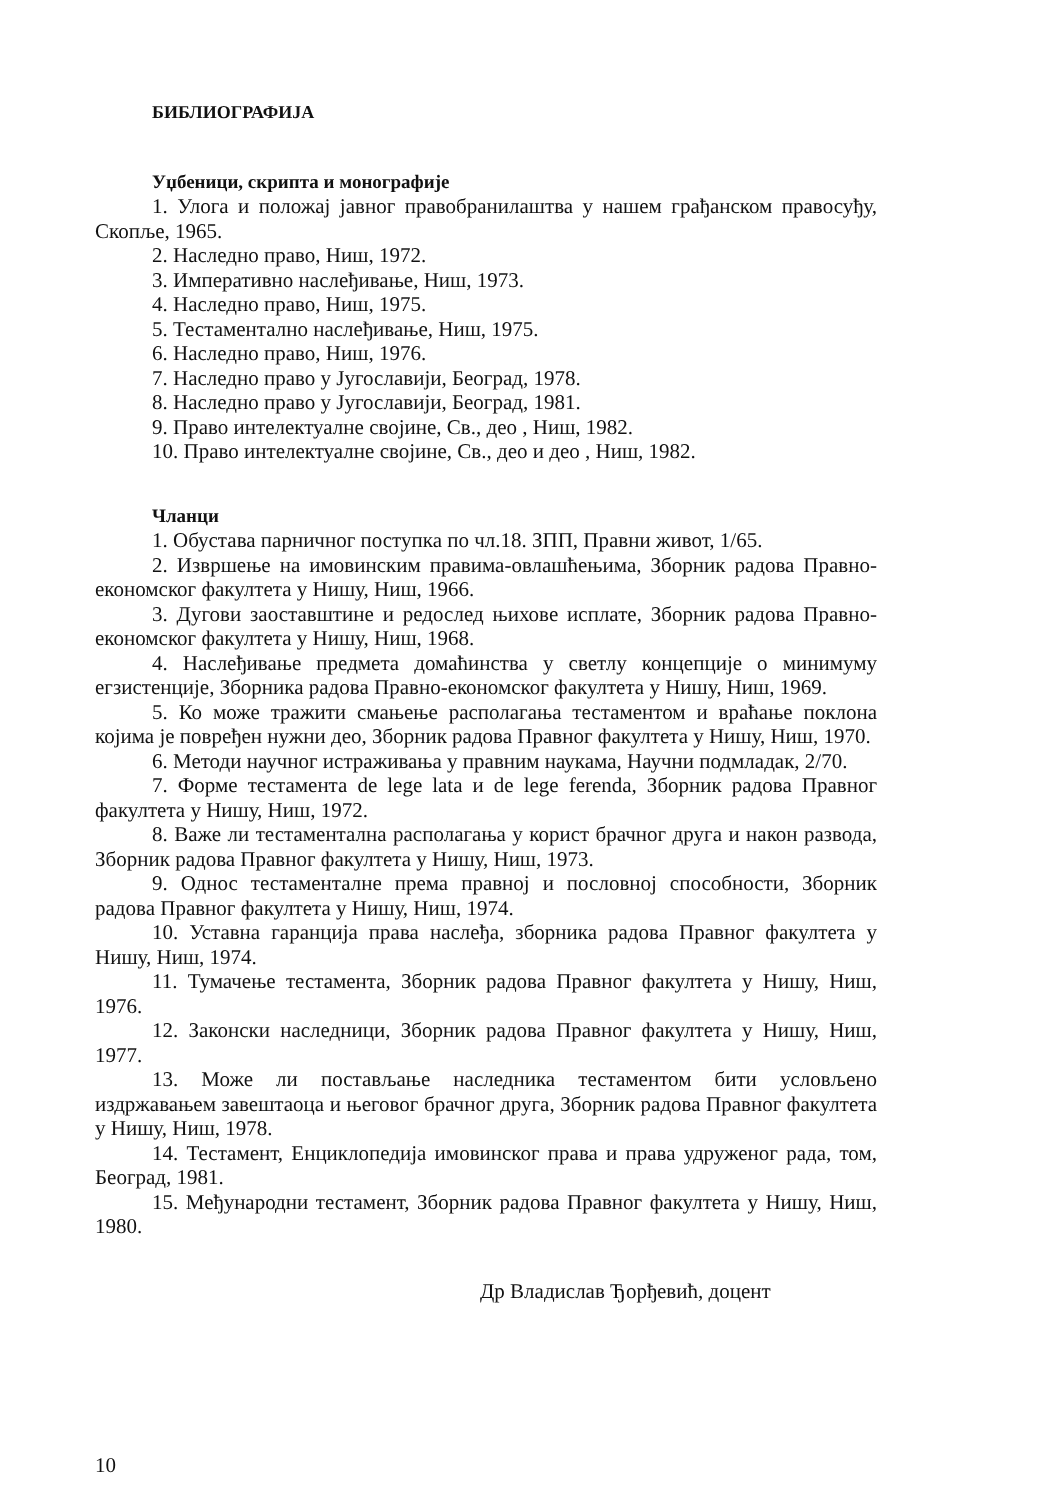БИБЛИОГРАФИЈА
Уџбеници, скрипта и монографије
1. Улога и положај јавног правобранилаштва у нашем грађанском правосуђу, Скопље, 1965.
2. Наследно право, Ниш, 1972.
3. Императивно наслеђивање, Ниш, 1973.
4. Наследно право, Ниш, 1975.
5. Тестаментално наслеђивање, Ниш, 1975.
6. Наследно право, Ниш, 1976.
7. Наследно право у Југославији, Београд, 1978.
8. Наследно право у Југославији, Београд, 1981.
9. Право интелектуалне својине, Св., део , Ниш, 1982.
10. Право интелектуалне својине, Св., део и део , Ниш, 1982.
Чланци
1. Обустава парничног поступка по чл.18. ЗПП, Правни живот, 1/65.
2. Извршење на имовинским правима-овлашћењима, Зборник радова Правно-економског факултета у Нишу, Ниш, 1966.
3. Дугови заоставштине и редослед њихове исплате, Зборник радова Правно-економског факултета у Нишу, Ниш, 1968.
4. Наслеђивање предмета домаћинства у светлу концепције о минимуму егзистенције, Зборника радова Правно-економског факултета у Нишу, Ниш, 1969.
5. Ко може тражити смањење располагања тестаментом и враћање поклона којима је повређен нужни део, Зборник радова Правног факултета у Нишу, Ниш, 1970.
6. Методи научног истраживања у правним наукама, Научни подмладак, 2/70.
7. Форме тестамента de lege lata и de lege ferenda, Зборник радова Правног факултета у Нишу, Ниш, 1972.
8. Важе ли тестаментална располагања у корист брачног друга и након развода, Зборник радова Правног факултета у Нишу, Ниш, 1973.
9. Однос тестаменталне према правној и пословној способности, Зборник радова Правног факултета у Нишу, Ниш, 1974.
10. Уставна гаранција права наслеђа, зборника радова Правног факултета у Нишу, Ниш, 1974.
11. Тумачење тестамента, Зборник радова Правног факултета у Нишу, Ниш, 1976.
12. Законски наследници, Зборник радова Правног факултета у Нишу, Ниш, 1977.
13. Може ли постављање наследника тестаментом бити условљено издржавањем завештаоца и његовог брачног друга, Зборник радова Правног факултета у Нишу, Ниш, 1978.
14. Тестамент, Енциклопедија имовинског права и права удруженог рада, том, Београд, 1981.
15. Међународни тестамент, Зборник радова Правног факултета у Нишу, Ниш, 1980.
Др Владислав Ђорђевић, доцент
10